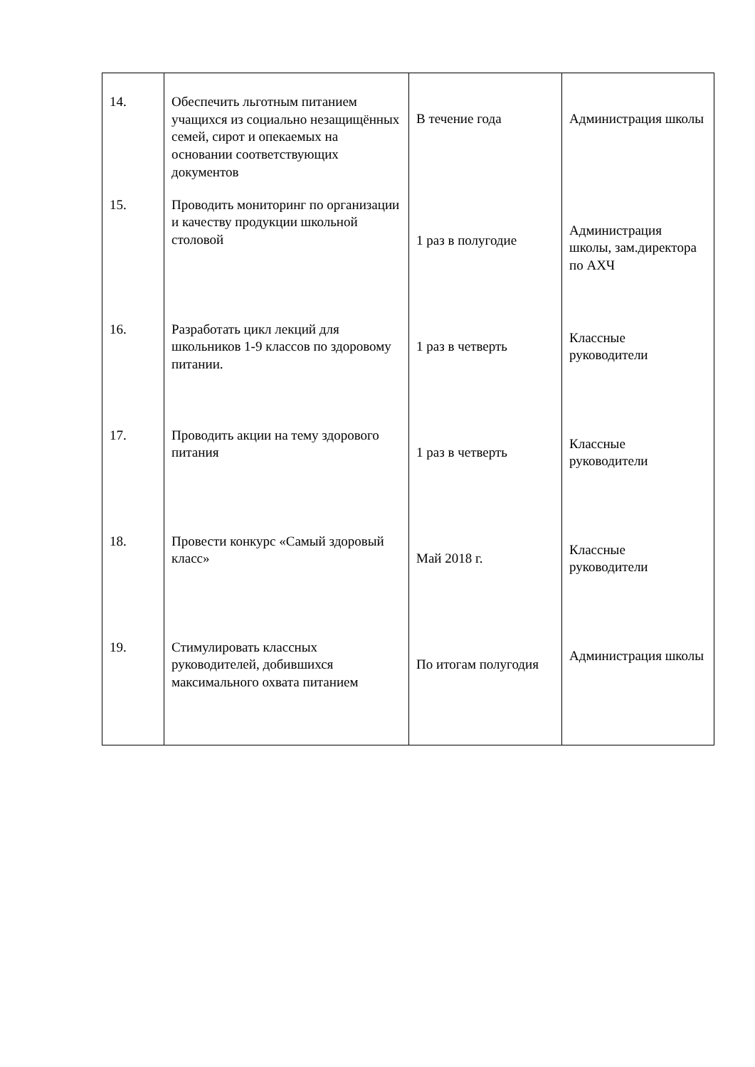| 14. | Обеспечить льготным питанием учащихся из социально незащищённых семей, сирот и опекаемых на основании соответствующих документов | В течение года | Администрация школы |
| 15. | Проводить мониторинг по организации и качеству продукции школьной столовой | 1 раз в полугодие | Администрация школы, зам.директора по АХЧ |
| 16. | Разработать цикл лекций для школьников 1-9 классов по здоровому питании. | 1 раз в четверть | Классные руководители |
| 17. | Проводить акции на тему здорового питания | 1 раз в четверть | Классные руководители |
| 18. | Провести конкурс «Самый здоровый класс» | Май 2018 г. | Классные руководители |
| 19. | Стимулировать классных руководителей, добившихся максимального охвата питанием | По итогам полугодия | Администрация школы |